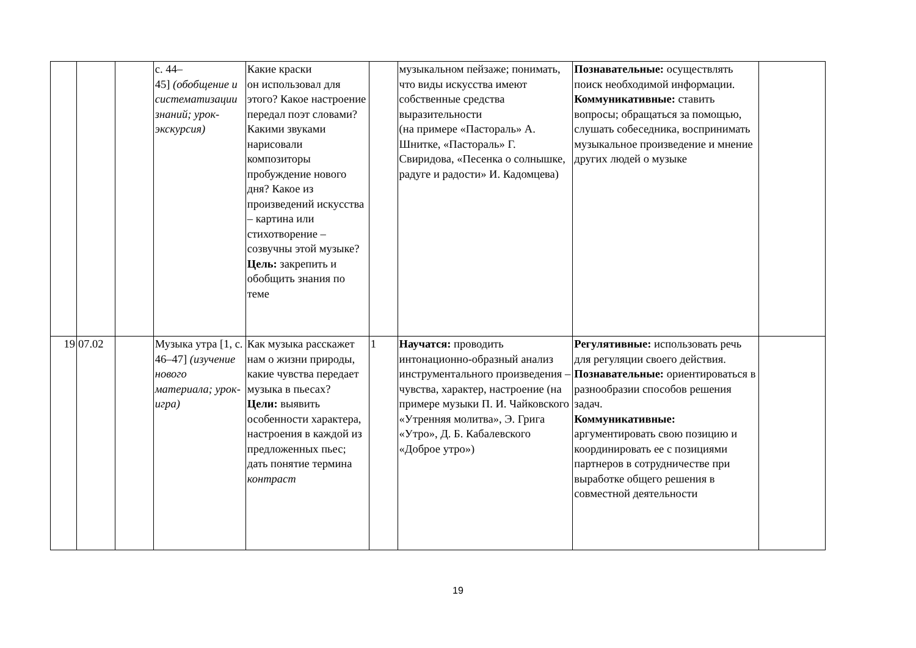| | | | с. 44– 45] (обобщение и систематизации знаний; урок-экскурсия) | Какие краски он использовал для этого? Какое настроение передал поэт словами? Какими звуками нарисовали композиторы пробуждение нового дня? Какое из произведений искусства – картина или стихотворение – созвучны этой музыке? Цель: закрепить и обобщить знания по теме | | музыкальном пейзаже; понимать, что виды искусства имеют собственные средства выразительности (на примере «Пастораль» А. Шнитке, «Пастораль» Г. Свиридова, «Песенка о солнышке, радуге и радости» И. Кадомцева) | Познавательные: осуществлять поиск необходимой информации. Коммуникативные: ставить вопросы; обращаться за помощью, слушать собеседника, воспринимать музыкальное произведение и мнение других людей о музыке | |
| 19 | 07.02 | | Музыка утра [1, с. 46–47] (изучение нового материала; урок-игра) | Как музыка расскажет нам о жизни природы, какие чувства передает музыка в пьесах? Цели: выявить особенности характера, настроения в каждой из предложенных пьес; дать понятие термина контраст | 1 | Научатся: проводить интонационно-образный анализ инструментального произведения – чувства, характер, настроение (на примере музыки П. И. Чайковского «Утренняя молитва», Э. Грига «Утро», Д. Б. Кабалевского «Доброе утро») | Регулятивные: использовать речь для регуляции своего действия. Познавательные: ориентироваться в разнообразии способов решения задач. Коммуникативные: аргументировать свою позицию и координировать ее с позициями партнеров в сотрудничестве при выработке общего решения в совместной деятельности | |
19